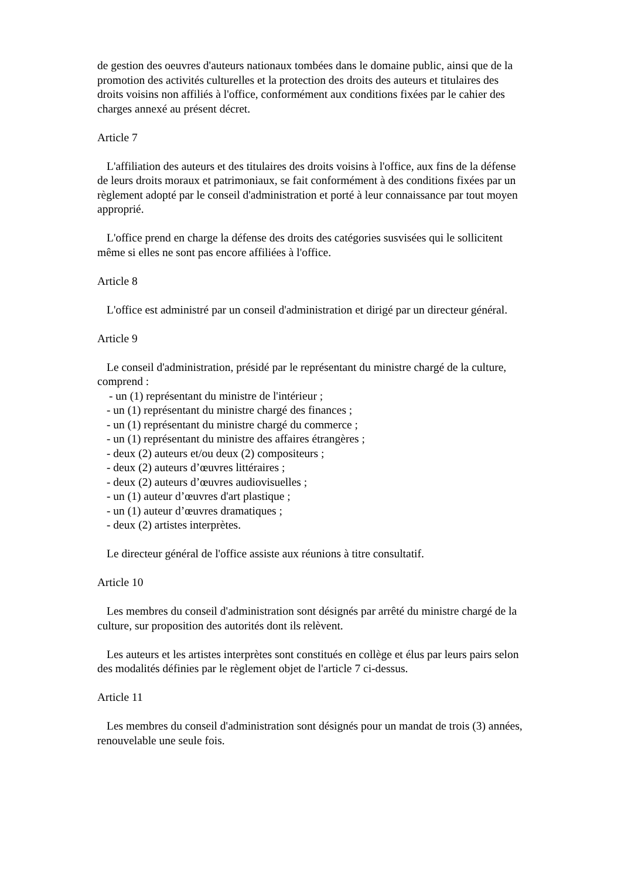de gestion des oeuvres d'auteurs nationaux tombées dans le domaine public, ainsi que de la promotion des activités culturelles et la protection des droits des auteurs et titulaires des droits voisins non affiliés à l'office, conformément aux conditions fixées par le cahier des charges annexé au présent décret.
Article 7
L'affiliation des auteurs et des titulaires des droits voisins à l'office, aux fins de la défense de leurs droits moraux et patrimoniaux, se fait conformément à des conditions fixées par un règlement adopté par le conseil d'administration et porté à leur connaissance par tout moyen approprié.
L'office prend en charge la défense des droits des catégories susvisées qui le sollicitent même si elles ne sont pas encore affiliées à l'office.
Article 8
L'office est administré par un conseil d'administration et dirigé par un directeur général.
Article 9
Le conseil d'administration, présidé par le représentant du ministre chargé de la culture, comprend :
- un (1) représentant du ministre de l'intérieur ;
- un (1) représentant du ministre chargé des finances ;
- un (1) représentant du ministre chargé du commerce ;
- un (1) représentant du ministre des affaires étrangères ;
- deux (2) auteurs et/ou deux (2) compositeurs ;
- deux (2) auteurs d’œuvres littéraires ;
- deux (2) auteurs d’œuvres audiovisuelles ;
- un (1) auteur d’œuvres d'art plastique ;
- un (1) auteur d’œuvres dramatiques ;
- deux (2) artistes interprètes.
Le directeur général de l'office assiste aux réunions à titre consultatif.
Article 10
Les membres du conseil d'administration sont désignés par arrêté du ministre chargé de la culture, sur proposition des autorités dont ils relèvent.
Les auteurs et les artistes interprètes sont constitués en collège et élus par leurs pairs selon des modalités définies par le règlement objet de l'article 7 ci-dessus.
Article 11
Les membres du conseil d'administration sont désignés pour un mandat de trois (3) années, renouvelable une seule fois.